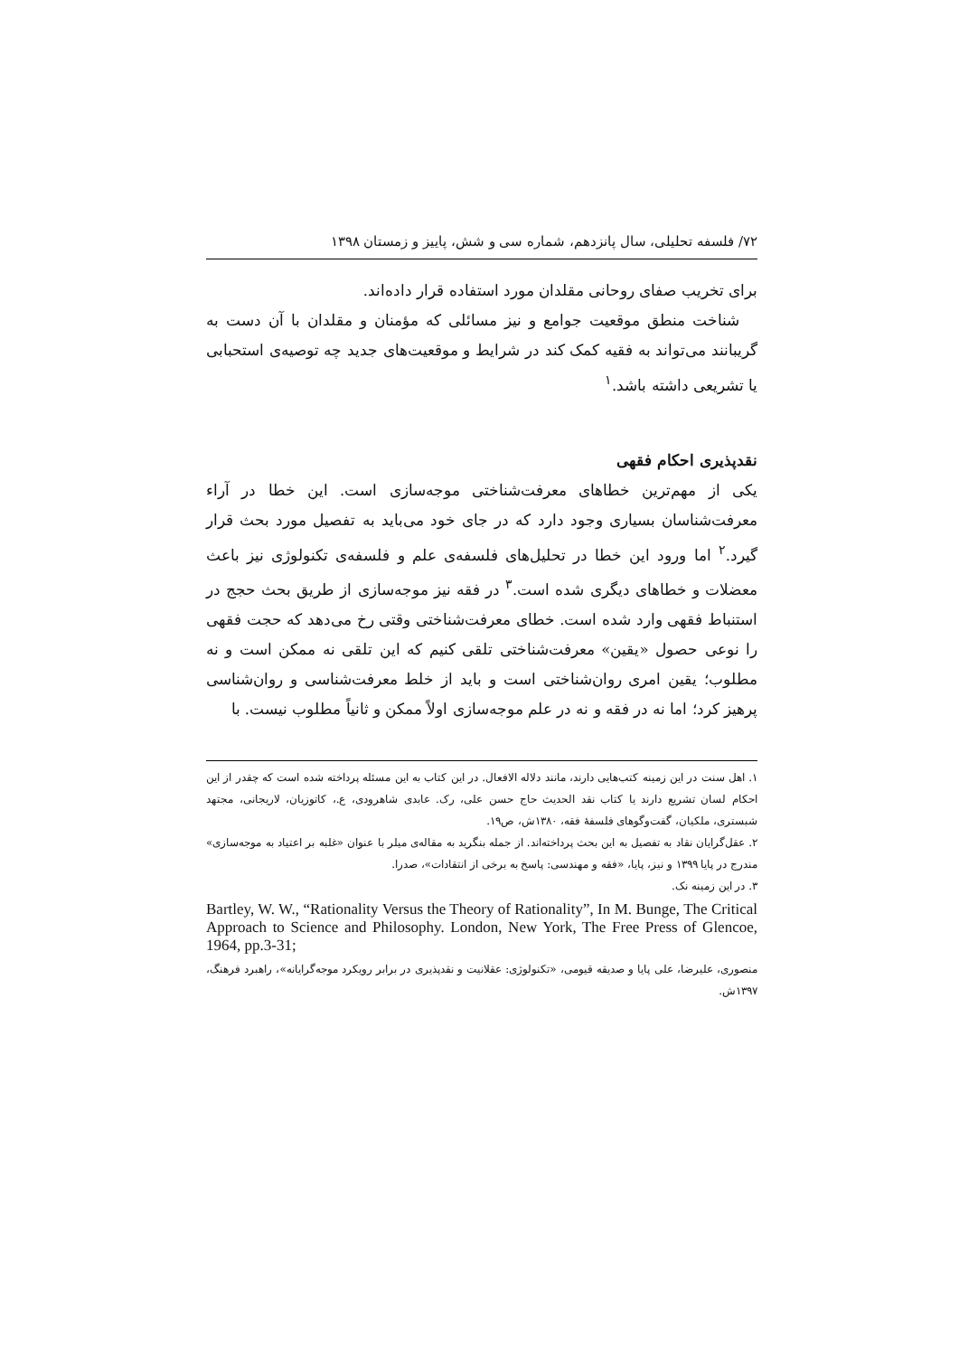۷۲/ فلسفه تحلیلی، سال پانزدهم، شماره سی و شش، پاییز و زمستان ۱۳۹۸
برای تخریب صفای روحانی مقلدان مورد استفاده قرار داده‌اند.
شناخت منطق موقعیت جوامع و نیز مسائلی که مؤمنان و مقلدان با آن دست به گریبانند می‌تواند به فقیه کمک کند در شرایط و موقعیت‌های جدید چه توصیه‌ی استحبابی یا تشریعی داشته باشد.<sup>۱</sup>
نقدپذیری احکام فقهی
یکی از مهم‌ترین خطاهای معرفت‌شناختی موجه‌سازی است. این خطا در آراء معرفت‌شناسان بسیاری وجود دارد که در جای خود می‌باید به تفصیل مورد بحث قرار گیرد.<sup>۲</sup> اما ورود این خطا در تحلیل‌های فلسفه‌ی علم و فلسفه‌ی تکنولوژی نیز باعث معضلات و خطاهای دیگری شده است.<sup>۳</sup> در فقه نیز موجه‌سازی از طریق بحث حجج در استنباط فقهی وارد شده است. خطای معرفت‌شناختی وقتی رخ می‌دهد که حجت فقهی را نوعی حصول «یقین» معرفت‌شناختی تلقی کنیم که این تلقی نه ممکن است و نه مطلوب؛ یقین امری روان‌شناختی است و باید از خلط معرفت‌شناسی و روان‌شناسی پرهیز کرد؛ اما نه در فقه و نه در علم موجه‌سازی اولاً ممکن و ثانیاً مطلوب نیست. با
۱. اهل سنت در این زمینه کتب‌هایی دارند، مانند دلاله الافعال. در این کتاب به این مسئله پرداخته شده است که چقدر از این احکام لسان تشریع دارند یا کتاب نقد الحدیث حاج حسن علی، رک. عابدی شاهرودی، ع.، کاتوزیان، لاریجانی، مجتهد شبستری، ملکیان، گفت‌وگوهای فلسفهٔ فقه، ۱۳۸۰ش، ص۱۹.
۲. عقل‌گرایان نقاد به تفصیل به این بحث پرداخته‌اند. از جمله بنگرید به مقاله‌ی میلر با عنوان «غلبه بر اعتیاد به موجه‌سازی» مندرج در پایا ۱۳۹۹ و نیز، پایا، «فقه و مهندسی: پاسخ به برخی از انتقادات»، صدرا.
۳. در این زمینه نک.
Bartley, W. W., “Rationality Versus the Theory of Rationality”, In M. Bunge, The Critical Approach to Science and Philosophy. London, New York, The Free Press of Glencoe, 1964, pp.3-31;
منصوری، علیرضا، علی پایا و صدیقه قیومی، «تکنولوژی: عقلانیت و نقدپذیری در برابر رویکرد موجه‌گرایانه»، راهبرد فرهنگ، ۱۳۹۷ش.